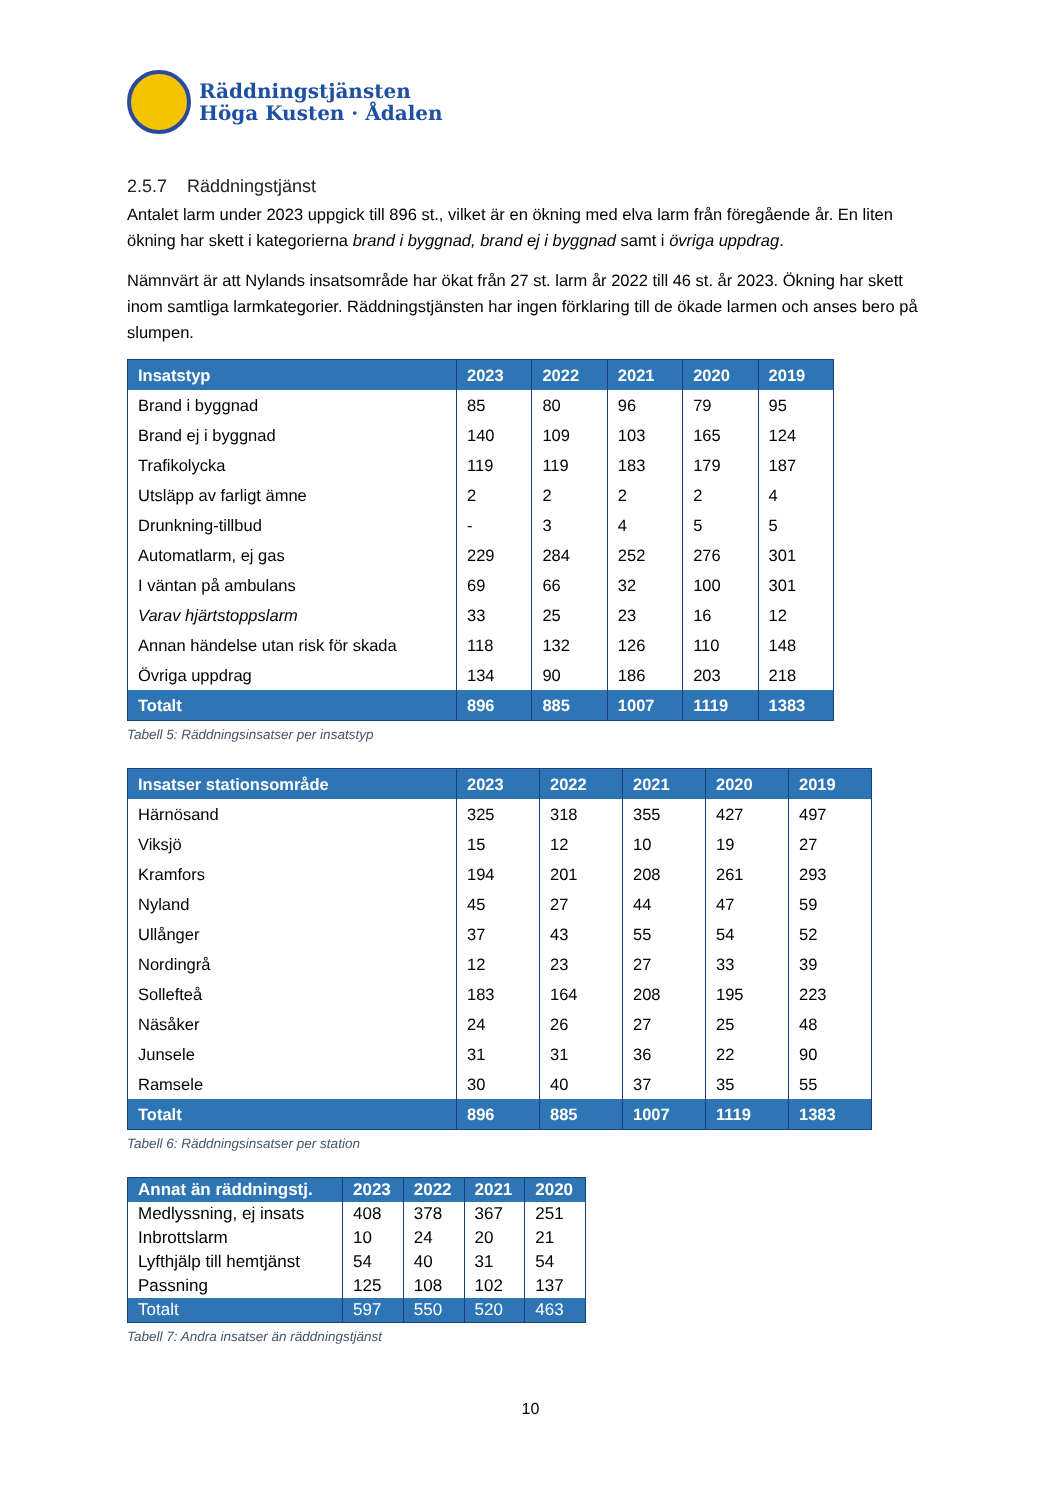Räddningstjänsten
Höga Kusten · Ådalen
2.5.7 Räddningstjänst
Antalet larm under 2023 uppgick till 896 st., vilket är en ökning med elva larm från föregående år. En liten ökning har skett i kategorierna brand i byggnad, brand ej i byggnad samt i övriga uppdrag.
Nämnvärt är att Nylands insatsområde har ökat från 27 st. larm år 2022 till 46 st. år 2023. Ökning har skett inom samtliga larmkategorier. Räddningstjänsten har ingen förklaring till de ökade larmen och anses bero på slumpen.
| Insatstyp | 2023 | 2022 | 2021 | 2020 | 2019 |
| --- | --- | --- | --- | --- | --- |
| Brand i byggnad | 85 | 80 | 96 | 79 | 95 |
| Brand ej i byggnad | 140 | 109 | 103 | 165 | 124 |
| Trafikolycka | 119 | 119 | 183 | 179 | 187 |
| Utsläpp av farligt ämne | 2 | 2 | 2 | 2 | 4 |
| Drunkning-tillbud | - | 3 | 4 | 5 | 5 |
| Automatlarm, ej gas | 229 | 284 | 252 | 276 | 301 |
| I väntan på ambulans | 69 | 66 | 32 | 100 | 301 |
| Varav hjärtstoppslarm | 33 | 25 | 23 | 16 | 12 |
| Annan händelse utan risk för skada | 118 | 132 | 126 | 110 | 148 |
| Övriga uppdrag | 134 | 90 | 186 | 203 | 218 |
| Totalt | 896 | 885 | 1007 | 1119 | 1383 |
Tabell 5: Räddningsinsatser per insatstyp
| Insatser stationsområde | 2023 | 2022 | 2021 | 2020 | 2019 |
| --- | --- | --- | --- | --- | --- |
| Härnösand | 325 | 318 | 355 | 427 | 497 |
| Viksjö | 15 | 12 | 10 | 19 | 27 |
| Kramfors | 194 | 201 | 208 | 261 | 293 |
| Nyland | 45 | 27 | 44 | 47 | 59 |
| Ullånger | 37 | 43 | 55 | 54 | 52 |
| Nordingrå | 12 | 23 | 27 | 33 | 39 |
| Sollefteå | 183 | 164 | 208 | 195 | 223 |
| Näsåker | 24 | 26 | 27 | 25 | 48 |
| Junsele | 31 | 31 | 36 | 22 | 90 |
| Ramsele | 30 | 40 | 37 | 35 | 55 |
| Totalt | 896 | 885 | 1007 | 1119 | 1383 |
Tabell 6: Räddningsinsatser per station
| Annat än räddningstj. | 2023 | 2022 | 2021 | 2020 |
| --- | --- | --- | --- | --- |
| Medlyssning, ej insats | 408 | 378 | 367 | 251 |
| Inbrottslarm | 10 | 24 | 20 | 21 |
| Lyfthjälp till hemtjänst | 54 | 40 | 31 | 54 |
| Passning | 125 | 108 | 102 | 137 |
| Totalt | 597 | 550 | 520 | 463 |
Tabell 7: Andra insatser än räddningstjänst
10